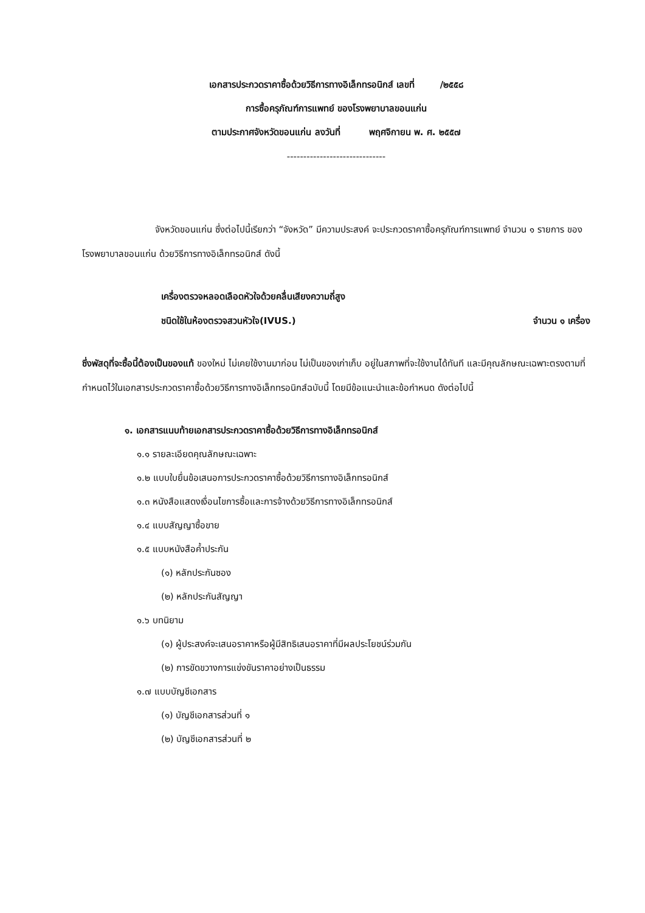เอกสารประกวดราคาซื้อด้วยวิธีการทางอิเล็กทรอนิกส์ เลขที่ /๒๕๕๘
การซื้อครุภัณฑ์การแพทย์ ของโรงพยาบาลขอนแก่น
ตามประกาศจังหวัดขอนแก่น ลงวันที่ พฤศจิกายน พ. ศ. ๒๕๕๗
------------------------------
จังหวัดขอนแก่น ซึ่งต่อไปนี้เรียกว่า “จังหวัด” มีความประสงค์ จะประกวดราคาซื้อครุภัณฑ์การแพทย์ จำนวน ๑ รายการ ของโรงพยาบาลขอนแก่น ด้วยวิธีการทางอิเล็กทรอนิกส์ ดังนี้
เครื่องตรวจหลอดเลือดหัวใจด้วยคลื่นเสียงความถี่สูง
ชนิดใช้ในห้องตรวจสวนหัวใจ(IVUS.) จำนวน ๑ เครื่อง
ซึ่งพัสดุที่จะซื้อนี้ต้องเป็นของแท้ ของใหม่ ไม่เคยใช้งานมาก่อน ไม่เป็นของเก่าเก็บ อยู่ในสภาพที่จะใช้งานได้ทันที และมีคุณลักษณะเฉพาะตรงตามที่กำหนดไว้ในเอกสารประกวดราคาซื้อด้วยวิธีการทางอิเล็กทรอนิกส์ฉบับนี้ โดยมีข้อแนะนำและข้อกำหนด ดังต่อไปนี้
๑. เอกสารแนบท้ายเอกสารประกวดราคาซื้อด้วยวิธีการทางอิเล็กทรอนิกส์
๑.๑ รายละเอียดคุณลักษณะเฉพาะ
๑.๒ แบบใบยื่นข้อเสนอการประกวดราคาซื้อด้วยวิธีการทางอิเล็กทรอนิกส์
๑.๓ หนังสือแสดงเงื่อนไขการซื้อและการจ้างด้วยวิธีการทางอิเล็กทรอนิกส์
๑.๔ แบบสัญญาซื้อขาย
๑.๕ แบบหนังสือค้ำประกัน
(๑) หลักประกันซอง
(๒) หลักประกันสัญญา
๑.๖ บทนิยาม
(๑) ผู้ประสงค์จะเสนอราคาหรือผู้มีสิทธิเสนอราคาที่มีผลประโยชน์ร่วมกัน
(๒) การขัดขวางการแข่งขันราคาอย่างเป็นธรรม
๑.๗ แบบบัญชีเอกสาร
(๑) บัญชีเอกสารส่วนที่ ๑
(๒) บัญชีเอกสารส่วนที่ ๒